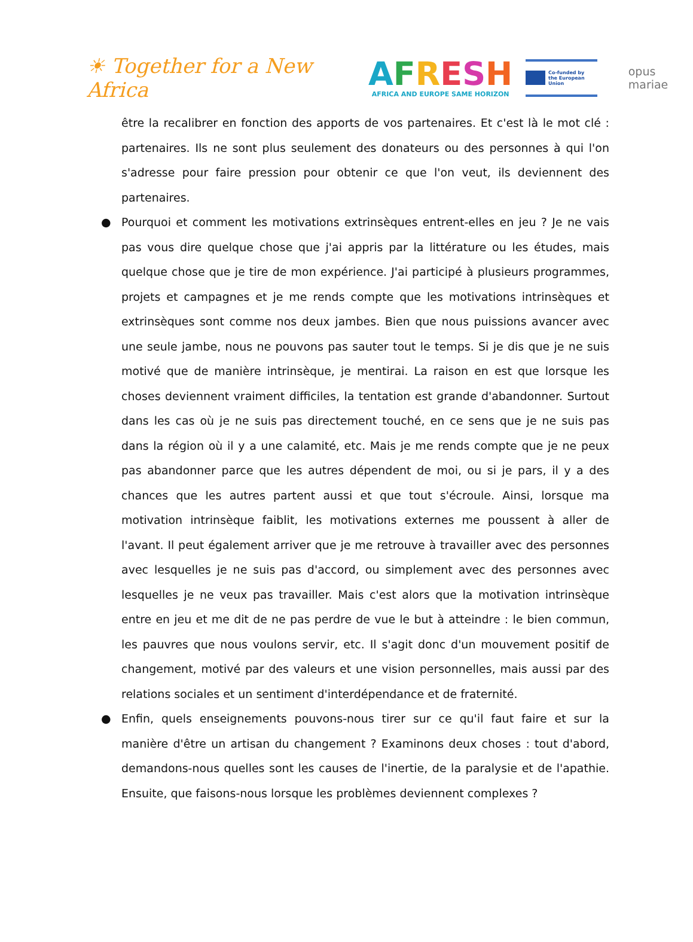☀ Together for a New Africa
AFRESH
AFRICA AND EUROPE SAME HORIZON
Co-funded by
the European Union
opus mariae
être la recalibrer en fonction des apports de vos partenaires. Et c'est là le mot clé : partenaires. Ils ne sont plus seulement des donateurs ou des personnes à qui l'on s'adresse pour faire pression pour obtenir ce que l'on veut, ils deviennent des partenaires.
● Pourquoi et comment les motivations extrinsèques entrent-elles en jeu ? Je ne vais pas vous dire quelque chose que j'ai appris par la littérature ou les études, mais quelque chose que je tire de mon expérience. J'ai participé à plusieurs programmes, projets et campagnes et je me rends compte que les motivations intrinsèques et extrinsèques sont comme nos deux jambes. Bien que nous puissions avancer avec une seule jambe, nous ne pouvons pas sauter tout le temps. Si je dis que je ne suis motivé que de manière intrinsèque, je mentirai. La raison en est que lorsque les choses deviennent vraiment difficiles, la tentation est grande d'abandonner. Surtout dans les cas où je ne suis pas directement touché, en ce sens que je ne suis pas dans la région où il y a une calamité, etc. Mais je me rends compte que je ne peux pas abandonner parce que les autres dépendent de moi, ou si je pars, il y a des chances que les autres partent aussi et que tout s'écroule. Ainsi, lorsque ma motivation intrinsèque faiblit, les motivations externes me poussent à aller de l'avant. Il peut également arriver que je me retrouve à travailler avec des personnes avec lesquelles je ne suis pas d'accord, ou simplement avec des personnes avec lesquelles je ne veux pas travailler. Mais c'est alors que la motivation intrinsèque entre en jeu et me dit de ne pas perdre de vue le but à atteindre : le bien commun, les pauvres que nous voulons servir, etc. Il s'agit donc d'un mouvement positif de changement, motivé par des valeurs et une vision personnelles, mais aussi par des relations sociales et un sentiment d'interdépendance et de fraternité.
● Enfin, quels enseignements pouvons-nous tirer sur ce qu'il faut faire et sur la manière d'être un artisan du changement ? Examinons deux choses : tout d'abord, demandons-nous quelles sont les causes de l'inertie, de la paralysie et de l'apathie. Ensuite, que faisons-nous lorsque les problèmes deviennent complexes ?